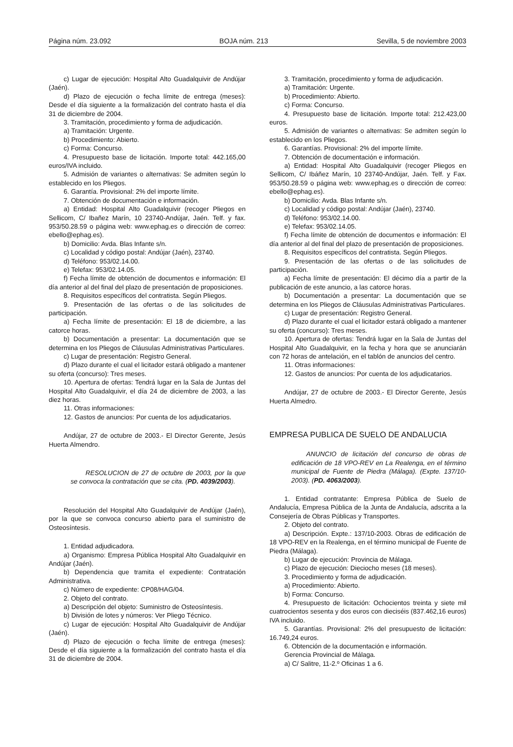Página núm. 23.092 BOJA núm. 213 Sevilla, 5 de noviembre 2003
c) Lugar de ejecución: Hospital Alto Guadalquivir de Andújar (Jaén).
d) Plazo de ejecución o fecha límite de entrega (meses): Desde el día siguiente a la formalización del contrato hasta el día 31 de diciembre de 2004.
3. Tramitación, procedimiento y forma de adjudicación.
a) Tramitación: Urgente.
b) Procedimiento: Abierto.
c) Forma: Concurso.
4. Presupuesto base de licitación. Importe total: 442.165,00 euros/IVA incluido.
5. Admisión de variantes o alternativas: Se admiten según lo establecido en los Pliegos.
6. Garantía. Provisional: 2% del importe límite.
7. Obtención de documentación e información.
a) Entidad: Hospital Alto Guadalquivir (recoger Pliegos en Sellicom, C/ Ibañez Marín, 10 23740-Andújar, Jaén. Telf. y fax. 953/50.28.59 o página web: www.ephag.es o dirección de correo: ebello@ephag.es).
b) Domicilio: Avda. Blas Infante s/n.
c) Localidad y código postal: Andújar (Jaén), 23740.
d) Teléfono: 953/02.14.00.
e) Telefax: 953/02.14.05.
f) Fecha límite de obtención de documentos e información: El día anterior al del final del plazo de presentación de proposiciones.
8. Requisitos específicos del contratista. Según Pliegos.
9. Presentación de las ofertas o de las solicitudes de participación.
a) Fecha límite de presentación: El 18 de diciembre, a las catorce horas.
b) Documentación a presentar: La documentación que se determina en los Pliegos de Cláusulas Administrativas Particulares.
c) Lugar de presentación: Registro General.
d) Plazo durante el cual el licitador estará obligado a mantener su oferta (concurso): Tres meses.
10. Apertura de ofertas: Tendrá lugar en la Sala de Juntas del Hospital Alto Guadalquivir, el día 24 de diciembre de 2003, a las diez horas.
11. Otras informaciones:
12. Gastos de anuncios: Por cuenta de los adjudicatarios.
Andújar, 27 de octubre de 2003.- El Director Gerente, Jesús Huerta Almendro.
RESOLUCION de 27 de octubre de 2003, por la que se convoca la contratación que se cita. (PD. 4039/2003).
Resolución del Hospital Alto Guadalquivir de Andújar (Jaén), por la que se convoca concurso abierto para el suministro de Osteosíntesis.
1. Entidad adjudicadora.
a) Organismo: Empresa Pública Hospital Alto Guadalquivir en Andújar (Jaén).
b) Dependencia que tramita el expediente: Contratación Administrativa.
c) Número de expediente: CP08/HAG/04.
2. Objeto del contrato.
a) Descripción del objeto: Suministro de Osteosíntesis.
b) División de lotes y números: Ver Pliego Técnico.
c) Lugar de ejecución: Hospital Alto Guadalquivir de Andújar (Jaén).
d) Plazo de ejecución o fecha límite de entrega (meses): Desde el día siguiente a la formalización del contrato hasta el día 31 de diciembre de 2004.
3. Tramitación, procedimiento y forma de adjudicación.
a) Tramitación: Urgente.
b) Procedimiento: Abierto.
c) Forma: Concurso.
4. Presupuesto base de licitación. Importe total: 212.423,00 euros.
5. Admisión de variantes o alternativas: Se admiten según lo establecido en los Pliegos.
6. Garantías. Provisional: 2% del importe límite.
7. Obtención de documentación e información.
a) Entidad: Hospital Alto Guadalquivir (recoger Pliegos en Sellicom, C/ Ibáñez Marín, 10 23740-Andújar, Jaén. Telf. y Fax. 953/50.28.59 o página web: www.ephag.es o dirección de correo: ebello@ephag.es).
b) Domicilio: Avda. Blas Infante s/n.
c) Localidad y código postal: Andújar (Jaén), 23740.
d) Teléfono: 953/02.14.00.
e) Telefax: 953/02.14.05.
f) Fecha límite de obtención de documentos e información: El día anterior al del final del plazo de presentación de proposiciones.
8. Requisitos específicos del contratista. Según Pliegos.
9. Presentación de las ofertas o de las solicitudes de participación.
a) Fecha límite de presentación: El décimo día a partir de la publicación de este anuncio, a las catorce horas.
b) Documentación a presentar: La documentación que se determina en los Pliegos de Cláusulas Administrativas Particulares.
c) Lugar de presentación: Registro General.
d) Plazo durante el cual el licitador estará obligado a mantener su oferta (concurso): Tres meses.
10. Apertura de ofertas: Tendrá lugar en la Sala de Juntas del Hospital Alto Guadalquivir, en la fecha y hora que se anunciarán con 72 horas de antelación, en el tablón de anuncios del centro.
11. Otras informaciones:
12. Gastos de anuncios: Por cuenta de los adjudicatarios.
Andújar, 27 de octubre de 2003.- El Director Gerente, Jesús Huerta Almedro.
EMPRESA PUBLICA DE SUELO DE ANDALUCIA
ANUNCIO de licitación del concurso de obras de edificación de 18 VPO-REV en La Realenga, en el término municipal de Fuente de Piedra (Málaga). (Expte. 137/10-2003). (PD. 4063/2003).
1. Entidad contratante: Empresa Pública de Suelo de Andalucía, Empresa Pública de la Junta de Andalucía, adscrita a la Consejería de Obras Públicas y Transportes.
2. Objeto del contrato.
a) Descripción. Expte.: 137/10-2003. Obras de edificación de 18 VPO-REV en la Realenga, en el término municipal de Fuente de Piedra (Málaga).
b) Lugar de ejecución: Provincia de Málaga.
c) Plazo de ejecución: Dieciocho meses (18 meses).
3. Procedimiento y forma de adjudicación.
a) Procedimiento: Abierto.
b) Forma: Concurso.
4. Presupuesto de licitación: Ochocientos treinta y siete mil cuatrocientos sesenta y dos euros con dieciséis (837.462,16 euros) IVA incluido.
5. Garantías. Provisional: 2% del presupuesto de licitación: 16.749,24 euros.
6. Obtención de la documentación e información.
Gerencia Provincial de Málaga.
a) C/ Salitre, 11-2.º Oficinas 1 a 6.